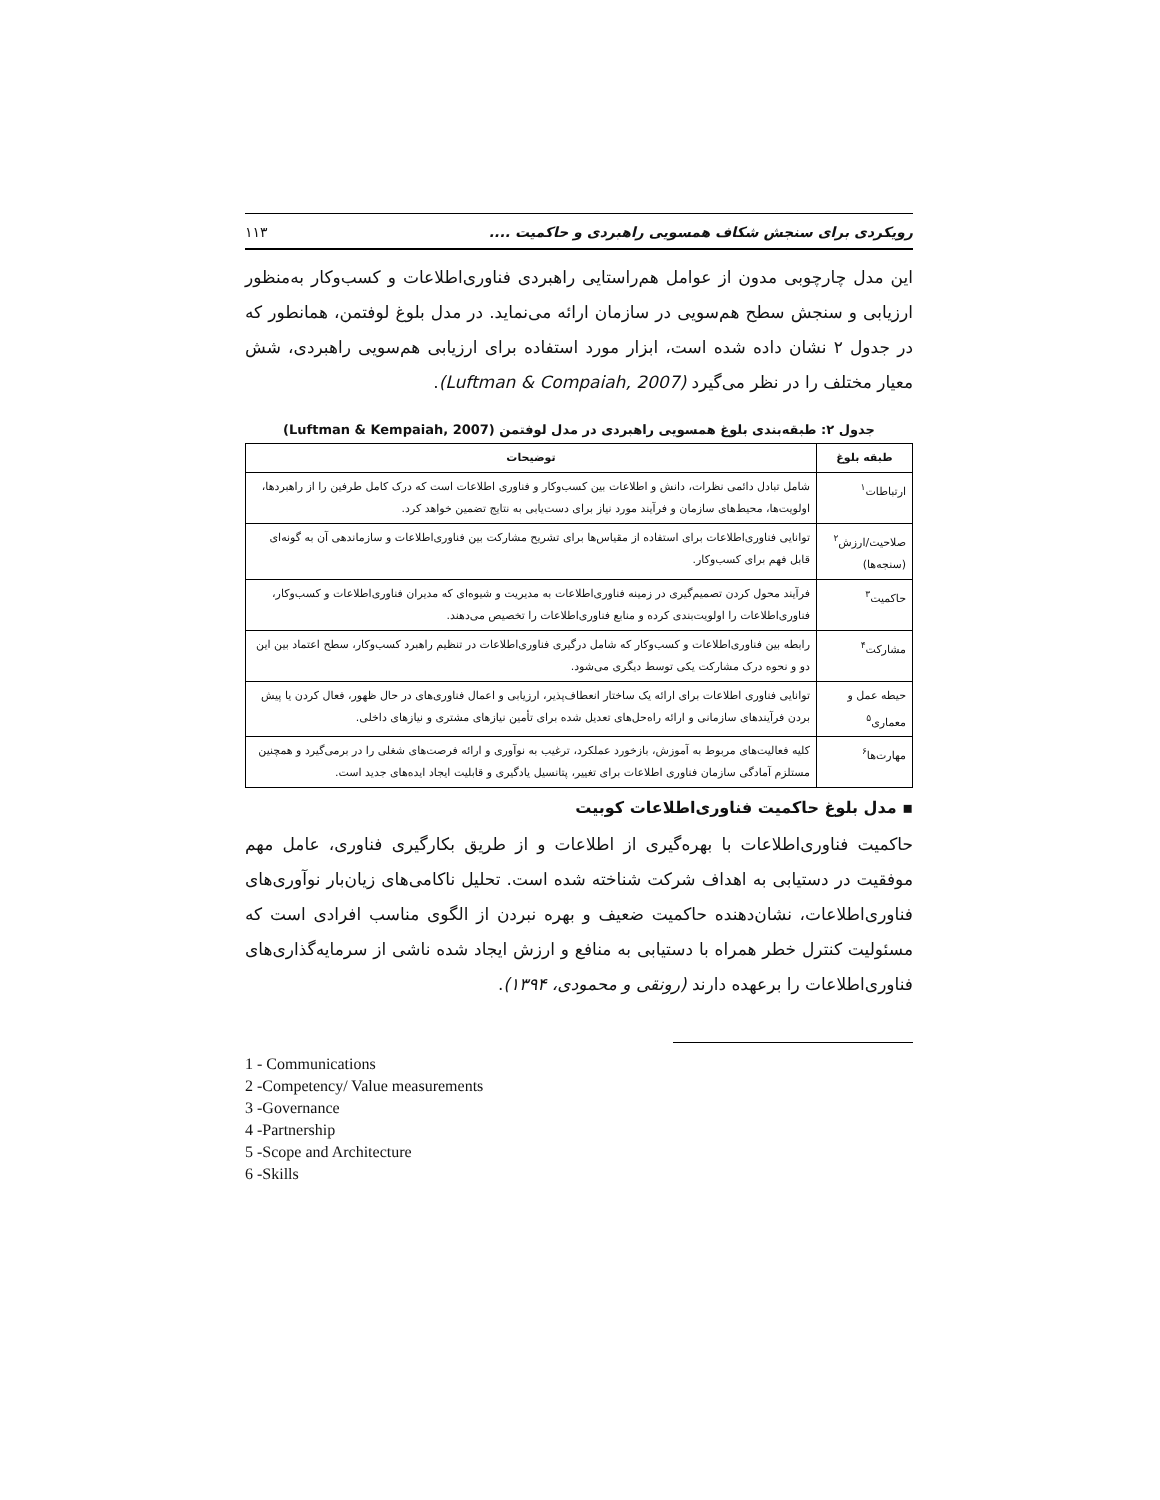رویکردی برای سنجش شکاف همسویی راهبردی و حاکمیت .... ۱۱۳
این مدل چارچوبی مدون از عوامل هم‌راستایی راهبردی فناوری‌اطلاعات و کسب‌وکار به‌منظور ارزیابی و سنجش سطح هم‌سویی در سازمان ارائه می‌نماید. در مدل بلوغ لوفتمن، همانطور که در جدول ۲ نشان داده شده است، ابزار مورد استفاده برای ارزیابی هم‌سویی راهبردی، شش معیار مختلف را در نظر می‌گیرد (Luftman & Compaiah, 2007).
جدول ۲: طبقه‌بندی بلوغ همسویی راهبردی در مدل لوفتمن (Luftman & Kempaiah, 2007)
| طبقه بلوغ | توضیحات |
| --- | --- |
| ارتباطات<sup>۱</sup> | شامل تبادل دائمی نظرات، دانش و اطلاعات بین کسب‌وکار و فناوری اطلاعات است که درک کامل طرفین را از راهبردها، اولویت‌ها، محیط‌های سازمان و فرآیند مورد نیاز برای دست‌یابی به نتایج تضمین خواهد کرد. |
| صلاحیت/ارزش<sup>۲</sup> (سنجه‌ها) | توانایی فناوری‌اطلاعات برای استفاده از مقیاس‌ها برای تشریح مشارکت بین فناوری‌اطلاعات و سازماندهی آن به گونه‌ای قابل فهم برای کسب‌وکار. |
| حاکمیت<sup>۳</sup> | فرآیند محول کردن تصمیم‌گیری در زمینه فناوری‌اطلاعات به مدیریت و شیوه‌ای که مدیران فناوری‌اطلاعات و کسب‌وکار، فناوری‌اطلاعات را اولویت‌بندی کرده و منابع فناوری‌اطلاعات را تخصیص می‌دهند. |
| مشارکت<sup>۴</sup> | رابطه بین فناوری‌اطلاعات و کسب‌وکار که شامل درگیری فناوری‌اطلاعات در تنظیم راهبرد کسب‌وکار، سطح اعتماد بین این دو و نحوه درک مشارکت یکی توسط دیگری می‌شود. |
| حیطه عمل و معماری<sup>۵</sup> | توانایی فناوری اطلاعات برای ارائه یک ساختار انعطاف‌پذیر، ارزیابی و اعمال فناوری‌های در حال ظهور، فعال کردن یا پیش بردن فرآیندهای سازمانی و ارائه راه‌حل‌های تعدیل شده برای تأمین نیازهای مشتری و نیازهای داخلی. |
| مهارت‌ها<sup>۶</sup> | کلیه فعالیت‌های مربوط به آموزش، بازخورد عملکرد، ترغیب به نوآوری و ارائه فرصت‌های شغلی را در برمی‌گیرد و همچنین مستلزم آمادگی سازمان فناوری اطلاعات برای تغییر، پتانسیل یادگیری و قابلیت ایجاد ایده‌های جدید است. |
▪ مدل بلوغ حاکمیت فناوری‌اطلاعات کوبیت
حاکمیت فناوری‌اطلاعات با بهره‌گیری از اطلاعات و از طریق بکارگیری فناوری، عامل مهم موفقیت در دستیابی به اهداف شرکت شناخته شده است. تحلیل ناکامی‌های زیان‌بار نوآوری‌های فناوری‌اطلاعات، نشان‌دهنده حاکمیت ضعیف و بهره نبردن از الگوی مناسب افرادی است که مسئولیت کنترل خطر همراه با دستیابی به منافع و ارزش ایجاد شده ناشی از سرمایه‌گذاری‌های فناوری‌اطلاعات را برعهده دارند (رونقی و محمودی، ۱۳۹۴).
1 - Communications
2 -Competency/ Value measurements
3 -Governance
4 -Partnership
5 -Scope and Architecture
6 -Skills